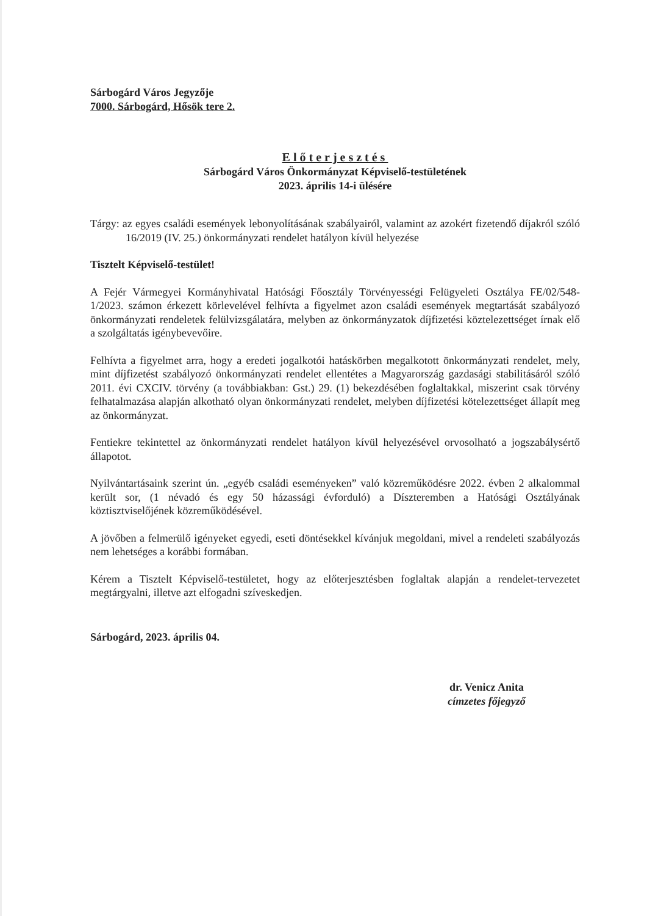Sárbogárd Város Jegyzője
7000. Sárbogárd, Hősök tere 2.
Előterjesztés
Sárbogárd Város Önkormányzat Képviselő-testületének
2023. április 14-i ülésére
Tárgy: az egyes családi események lebonyolításának szabályairól, valamint az azokért fizetendő díjakról szóló 16/2019 (IV. 25.) önkormányzati rendelet hatályon kívül helyezése
Tisztelt Képviselő-testület!
A Fejér Vármegyei Kormányhivatal Hatósági Főosztály Törvényességi Felügyeleti Osztálya FE/02/548-1/2023. számon érkezett körlevelével felhívta a figyelmet azon családi események megtartását szabályozó önkormányzati rendeletek felülvizsgálatára, melyben az önkormányzatok díjfizetési köztelezettséget írnak elő a szolgáltatás igénybevevőire.
Felhívta a figyelmet arra, hogy a eredeti jogalkotói hatáskörben megalkotott önkormányzati rendelet, mely, mint díjfizetést szabályozó önkormányzati rendelet ellentétes a Magyarország gazdasági stabilitásáról szóló 2011. évi CXCIV. törvény (a továbbiakban: Gst.) 29. (1) bekezdésében foglaltakkal, miszerint csak törvény felhatalmazása alapján alkotható olyan önkormányzati rendelet, melyben díjfizetési kötelezettséget állapít meg az önkormányzat.
Fentiekre tekintettel az önkormányzati rendelet hatályon kívül helyezésével orvosolható a jogszabálysértő állapotot.
Nyilvántartásaink szerint ún. „egyéb családi eseményeken” való közreműködésre 2022. évben 2 alkalommal került sor, (1 névadó és egy 50 házassági évforduló) a Díszteremben a Hatósági Osztályának köztisztviselőjének közreműködésével.
A jövőben a felmerülő igényeket egyedi, eseti döntésekkel kívánjuk megoldani, mivel a rendeleti szabályozás nem lehetséges a korábbi formában.
Kérem a Tisztelt Képviselő-testületet, hogy az előterjesztésben foglaltak alapján a rendelet-tervezetet megtárgyalni, illetve azt elfogadni szíveskedjen.
Sárbogárd, 2023. április 04.
dr. Venicz Anita
címzetes főjegyző